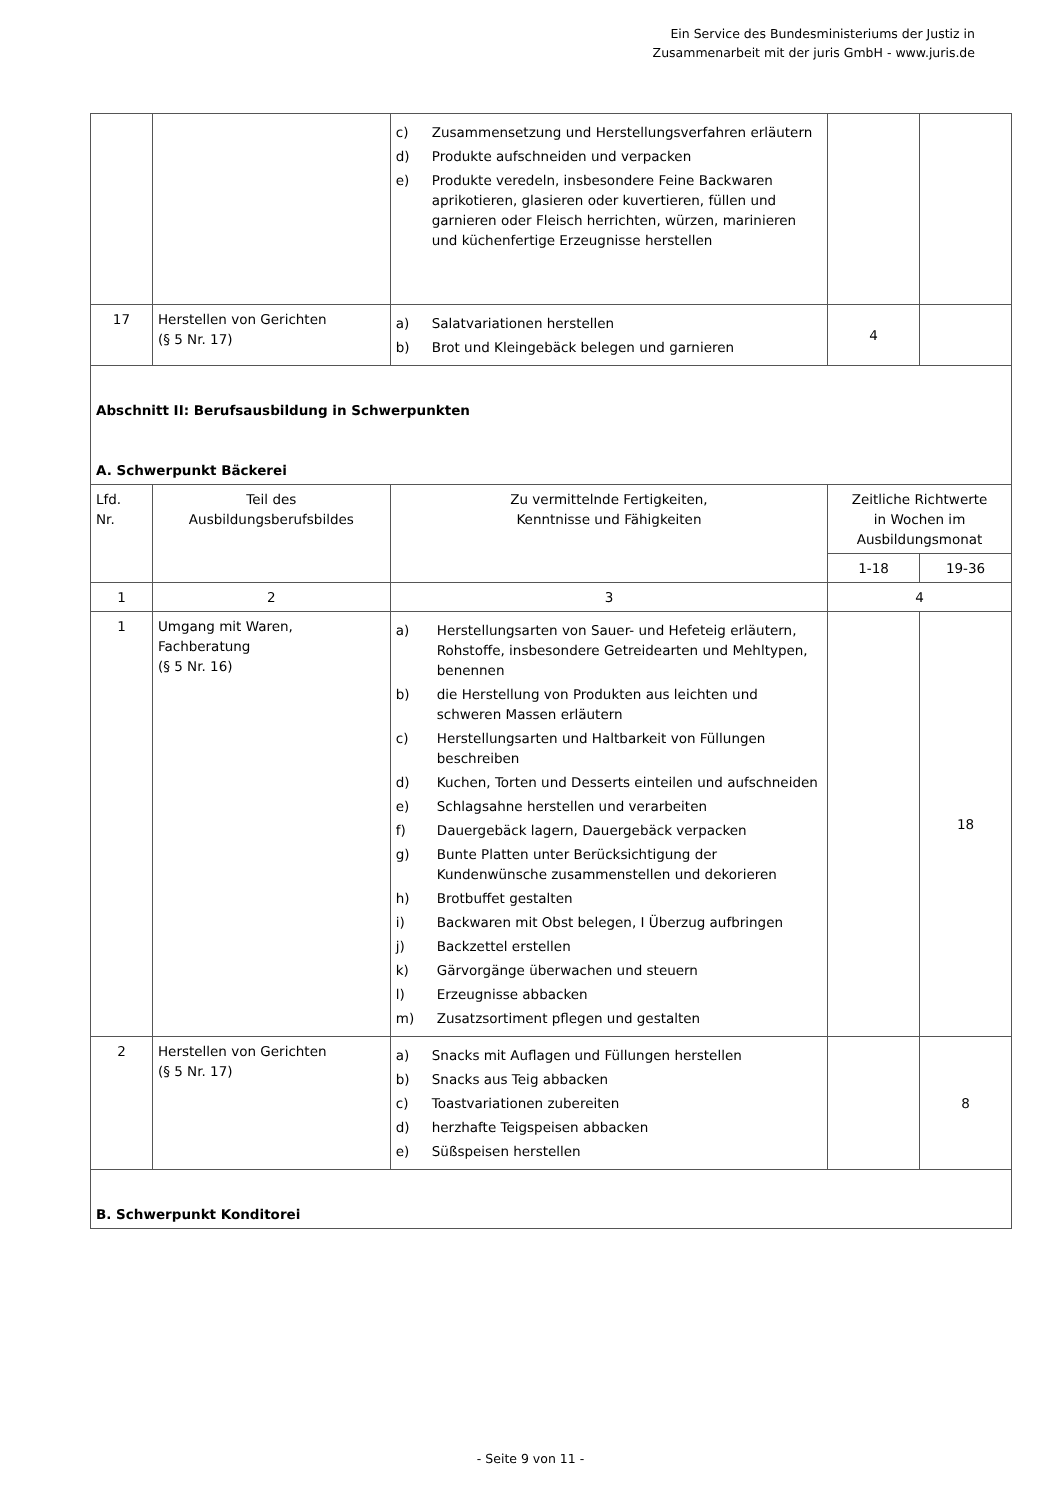Ein Service des Bundesministeriums der Justiz in
Zusammenarbeit mit der juris GmbH - www.juris.de
| | | c) Zusammensetzung und Herstellungsverfahren erläutern d) Produkte aufschneiden und verpacken e) Produkte veredeln, insbesondere Feine Backwaren aprikotieren, glasieren oder kuvertieren, füllen und garnieren oder Fleisch herrichten, würzen, marinieren und küchenfertige Erzeugnisse herstellen | | |
| 17 | Herstellen von Gerichten (§ 5 Nr. 17) | a) Salatvariationen herstellen b) Brot und Kleingebäck belegen und garnieren | 4 | |
| Abschnitt II: Berufsausbildung in Schwerpunkten A. Schwerpunkt Bäckerei | | | | |
| Lfd. Nr. | Teil des Ausbildungsberufsbildes | Zu vermittelnde Fertigkeiten, Kenntnisse und Fähigkeiten | Zeitliche Richtwerte in Wochen im Ausbildungsmonat | |
| | | | 1-18 | 19-36 |
| 1 | 2 | 3 | 4 | |
| 1 | Umgang mit Waren, Fachberatung (§ 5 Nr. 16) | a) Herstellungsarten von Sauer- und Hefeteig erläutern, Rohstoffe, insbesondere Getreidearten und Mehltypen, benennen b) die Herstellung von Produkten aus leichten und schweren Massen erläutern c) Herstellungsarten und Haltbarkeit von Füllungen beschreiben d) Kuchen, Torten und Desserts einteilen und aufschneiden e) Schlagsahne herstellen und verarbeiten f) Dauergebäck lagern, Dauergebäck verpacken g) Bunte Platten unter Berücksichtigung der Kundenwünsche zusammenstellen und dekorieren h) Brotbuffet gestalten i) Backwaren mit Obst belegen, I Überzug aufbringen j) Backzettel erstellen k) Gärvorgänge überwachen und steuern l) Erzeugnisse abbacken m) Zusatzsortiment pflegen und gestalten | | 18 |
| 2 | Herstellen von Gerichten (§ 5 Nr. 17) | a) Snacks mit Auflagen und Füllungen herstellen b) Snacks aus Teig abbacken c) Toastvariationen zubereiten d) herzhafte Teigspeisen abbacken e) Süßspeisen herstellen | | 8 |
| B. Schwerpunkt Konditorei | | | | |
- Seite 9 von 11 -